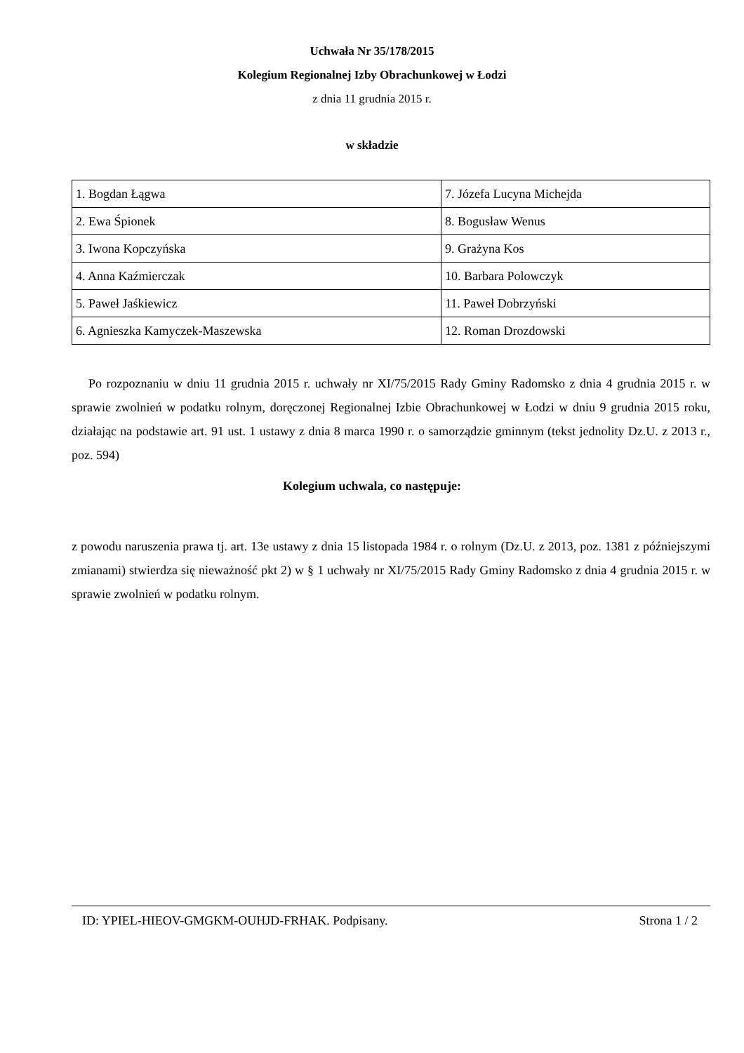Uchwała Nr 35/178/2015
Kolegium Regionalnej Izby Obrachunkowej w Łodzi
z dnia 11 grudnia 2015 r.
w składzie
| 1. Bogdan Łągwa | 7. Józefa Lucyna Michejda |
| 2. Ewa Śpionek | 8. Bogusław Wenus |
| 3. Iwona Kopczyńska | 9. Grażyna Kos |
| 4. Anna Kaźmierczak | 10. Barbara Polowczyk |
| 5. Paweł Jaśkiewicz | 11. Paweł Dobrzyński |
| 6. Agnieszka Kamyczek-Maszewska | 12. Roman Drozdowski |
Po rozpoznaniu w dniu 11 grudnia 2015 r. uchwały nr XI/75/2015 Rady Gminy Radomsko z dnia 4 grudnia 2015 r. w sprawie zwolnień w podatku rolnym, doręczonej Regionalnej Izbie Obrachunkowej w Łodzi w dniu 9 grudnia 2015 roku, działając na podstawie art. 91 ust. 1 ustawy z dnia 8 marca 1990 r. o samorządzie gminnym (tekst jednolity Dz.U. z 2013 r., poz. 594)
Kolegium uchwala, co następuje:
z powodu naruszenia prawa tj. art. 13e ustawy z dnia 15 listopada 1984 r. o rolnym (Dz.U. z 2013, poz. 1381 z późniejszymi zmianami) stwierdza się nieważność pkt 2) w § 1 uchwały nr XI/75/2015 Rady Gminy Radomsko z dnia 4 grudnia 2015 r. w sprawie zwolnień w podatku rolnym.
ID: YPIEL-HIEOV-GMGKM-OUHJD-FRHAK. Podpisany. Strona 1 / 2